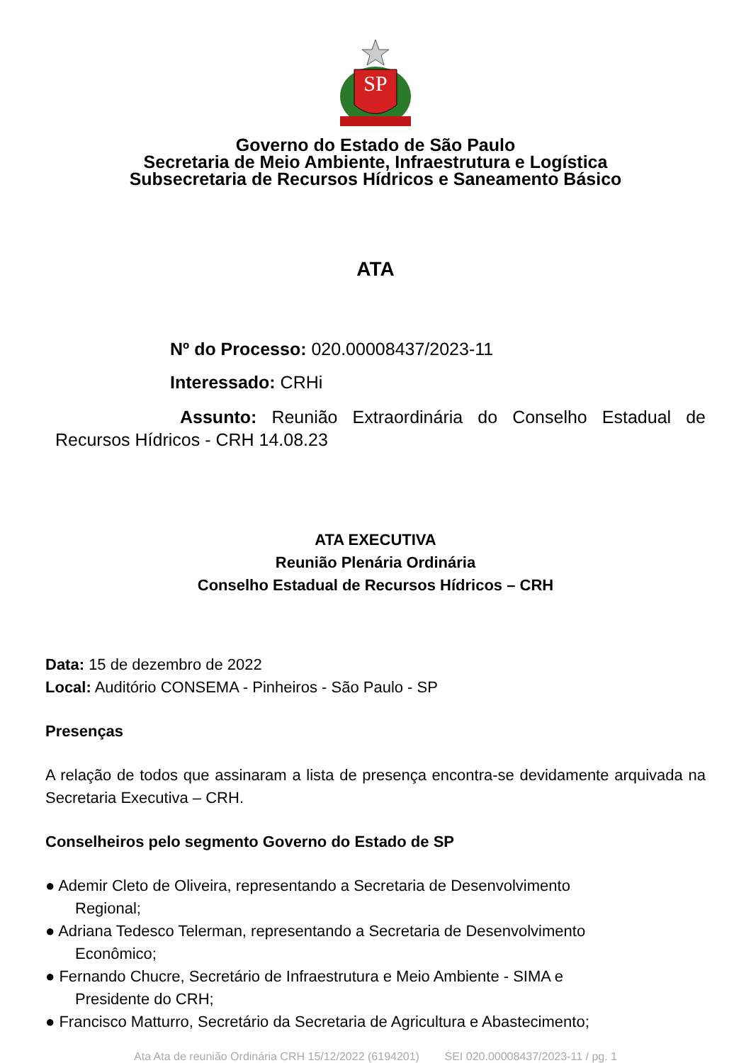SP
Governo do Estado de São Paulo
Secretaria de Meio Ambiente, Infraestrutura e Logística
Subsecretaria de Recursos Hídricos e Saneamento Básico
ATA
Nº do Processo: 020.00008437/2023-11
Interessado: CRHi
Assunto: Reunião Extraordinária do Conselho Estadual de Recursos Hídricos - CRH 14.08.23
ATA EXECUTIVA
Reunião Plenária Ordinária
Conselho Estadual de Recursos Hídricos – CRH
Data: 15 de dezembro de 2022
Local: Auditório CONSEMA - Pinheiros - São Paulo - SP
Presenças
A relação de todos que assinaram a lista de presença encontra-se devidamente arquivada na Secretaria Executiva – CRH.
Conselheiros pelo segmento Governo do Estado de SP
● Ademir Cleto de Oliveira, representando a Secretaria de Desenvolvimento
Regional;
● Adriana Tedesco Telerman, representando a Secretaria de Desenvolvimento
Econômico;
● Fernando Chucre, Secretário de Infraestrutura e Meio Ambiente - SIMA e
Presidente do CRH;
● Francisco Matturro, Secretário da Secretaria de Agricultura e Abastecimento;
Ata Ata de reunião Ordinária CRH 15/12/2022 (6194201) SEI 020.00008437/2023-11 / pg. 1